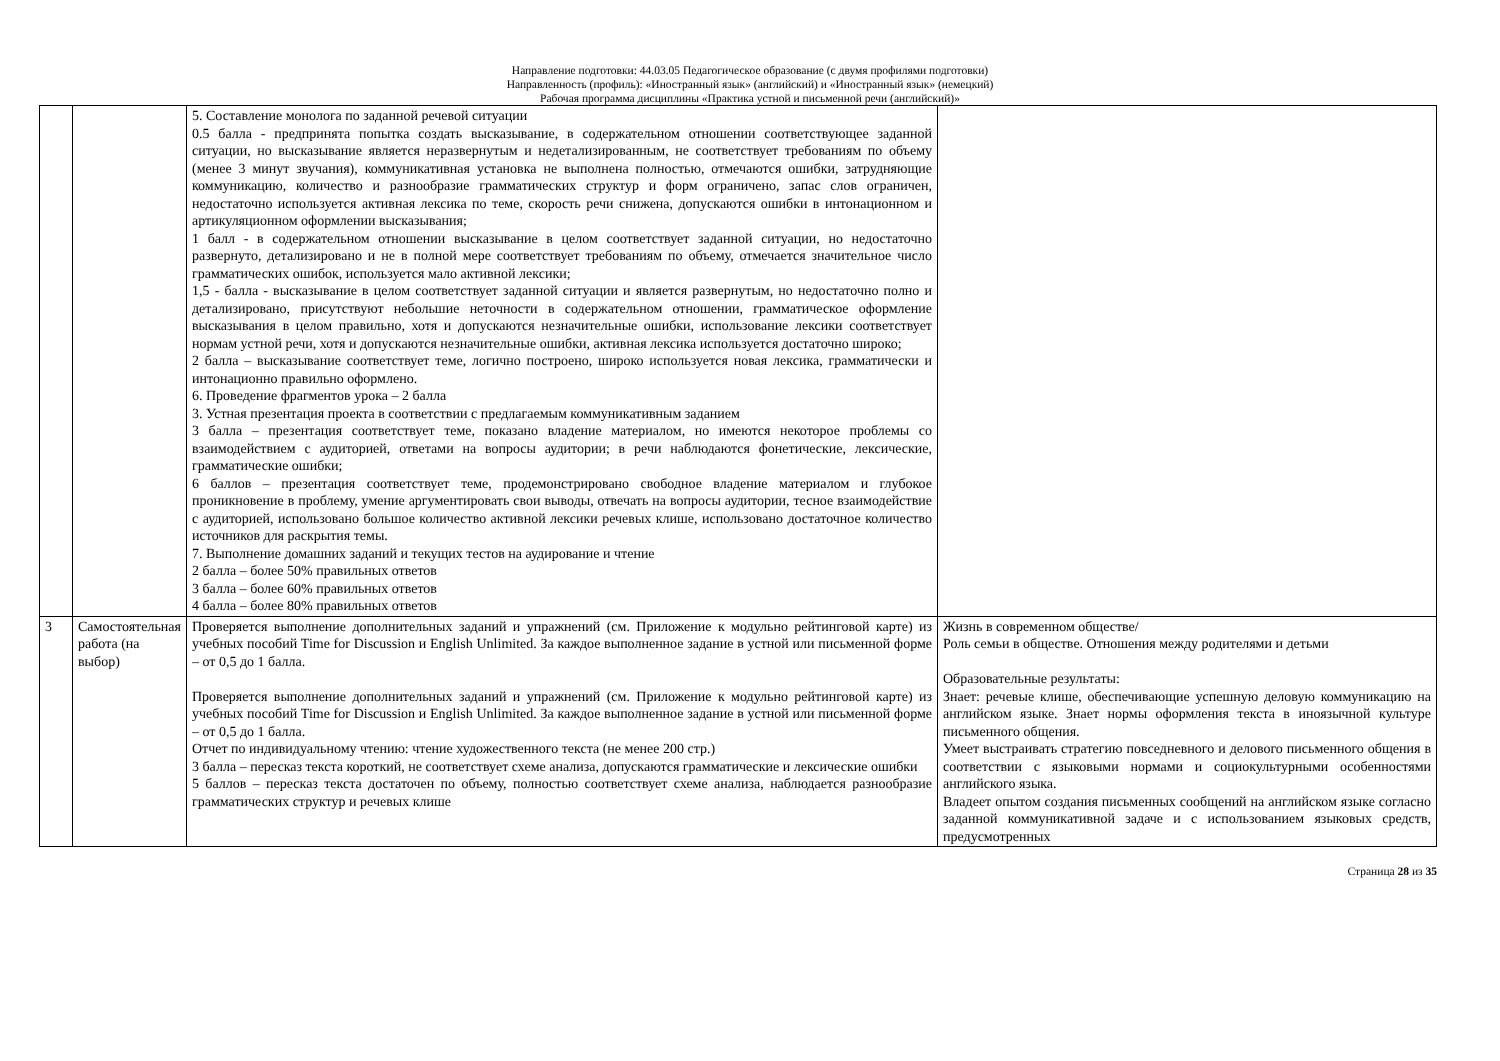Направление подготовки: 44.03.05 Педагогическое образование (с двумя профилями подготовки)
Направленность (профиль): «Иностранный язык» (английский) и «Иностранный язык» (немецкий)
Рабочая программа дисциплины «Практика устной и письменной речи (английский)»
| | | 5. Составление монолога по заданной речевой ситуации 0.5 балла - предпринята попытка создать высказывание, в содержательном отношении соответствующее заданной ситуации, но высказывание является неразвернутым и недетализированным, не соответствует требованиям по объему (менее 3 минут звучания), коммуникативная установка не выполнена полностью, отмечаются ошибки, затрудняющие коммуникацию, количество и разнообразие грамматических структур и форм ограничено, запас слов ограничен, недостаточно используется активная лексика по теме, скорость речи снижена, допускаются ошибки в интонационном и артикуляционном оформлении высказывания; 1 балл - в содержательном отношении высказывание в целом соответствует заданной ситуации, но недостаточно развернуто, детализировано и не в полной мере соответствует требованиям по объему, отмечается значительное число грамматических ошибок, используется мало активной лексики; 1,5 - балла - высказывание в целом соответствует заданной ситуации и является развернутым, но недостаточно полно и детализировано, присутствуют небольшие неточности в содержательном отношении, грамматическое оформление высказывания в целом правильно, хотя и допускаются незначительные ошибки, использование лексики соответствует нормам устной речи, хотя и допускаются незначительные ошибки, активная лексика используется достаточно широко; 2 балла – высказывание соответствует теме, логично построено, широко используется новая лексика, грамматически и интонационно правильно оформлено. 6. Проведение фрагментов урока – 2 балла 3. Устная презентация проекта в соответствии с предлагаемым коммуникативным заданием 3 балла – презентация соответствует теме, показано владение материалом, но имеются некоторое проблемы со взаимодействием с аудиторией, ответами на вопросы аудитории; в речи наблюдаются фонетические, лексические, грамматические ошибки; 6 баллов – презентация соответствует теме, продемонстрировано свободное владение материалом и глубокое проникновение в проблему, умение аргументировать свои выводы, отвечать на вопросы аудитории, тесное взаимодействие с аудиторией, использовано большое количество активной лексики речевых клише, использовано достаточное количество источников для раскрытия темы. 7. Выполнение домашних заданий и текущих тестов на аудирование и чтение 2 балла – более 50% правильных ответов 3 балла – более 60% правильных ответов 4 балла – более 80% правильных ответов | |
| 3 | Самостоятельная работа (на выбор) | Проверяется выполнение дополнительных заданий и упражнений (см. Приложение к модульно рейтинговой карте) из учебных пособий Time for Discussion и English Unlimited. За каждое выполненное задание в устной или письменной форме – от 0,5 до 1 балла. Проверяется выполнение дополнительных заданий и упражнений (см. Приложение к модульно рейтинговой карте) из учебных пособий Time for Discussion и English Unlimited. За каждое выполненное задание в устной или письменной форме – от 0,5 до 1 балла. Отчет по индивидуальному чтению: чтение художественного текста (не менее 200 стр.) 3 балла – пересказ текста короткий, не соответствует схеме анализа, допускаются грамматические и лексические ошибки 5 баллов – пересказ текста достаточен по объему, полностью соответствует схеме анализа, наблюдается разнообразие грамматических структур и речевых клише | Жизнь в современном обществе/ Роль семьи в обществе. Отношения между родителями и детьми Образовательные результаты: Знает: речевые клише, обеспечивающие успешную деловую коммуникацию на английском языке. Знает нормы оформления текста в иноязычной культуре письменного общения. Умеет выстраивать стратегию повседневного и делового письменного общения в соответствии с языковыми нормами и социокультурными особенностями английского языка. Владеет опытом создания письменных сообщений на английском языке согласно заданной коммуникативной задаче и с использованием языковых средств, предусмотренных |
Страница 28 из 35